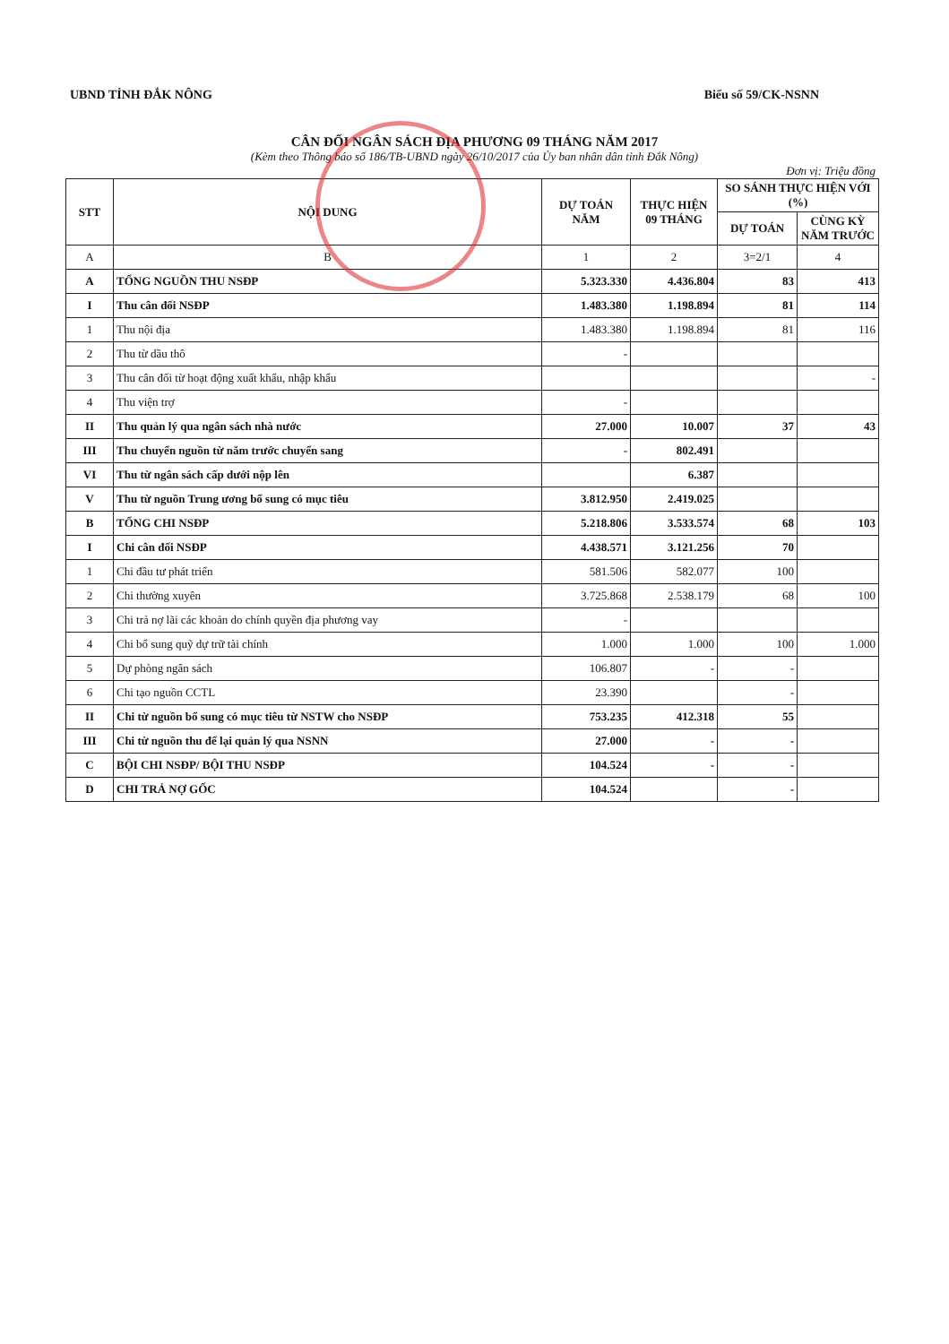UBND TỈNH ĐẮK NÔNG Biểu số 59/CK-NSNN
CÂN ĐỐI NGÂN SÁCH ĐỊA PHƯƠNG 09 THÁNG NĂM 2017
(Kèm theo Thông báo số 186/TB-UBND ngày 26/10/2017 của Ủy ban nhân dân tỉnh Đắk Nông)
Đơn vị: Triệu đồng
| STT | NỘI DUNG | DỰ TOÁN NĂM | THỰC HIỆN 09 THÁNG | SO SÁNH THỰC HIỆN VỚI (%) | |
| --- | --- | --- | --- | --- | --- |
| | | | | DỰ TOÁN | CÙNG KỲ NĂM TRƯỚC |
| A | B | 1 | 2 | 3=2/1 | 4 |
| A | TỔNG NGUỒN THU NSĐP | 5.323.330 | 4.436.804 | 83 | 413 |
| I | Thu cân đối NSĐP | 1.483.380 | 1.198.894 | 81 | 114 |
| 1 | Thu nội địa | 1.483.380 | 1.198.894 | 81 | 116 |
| 2 | Thu từ dầu thô | - | | | |
| 3 | Thu cân đối từ hoạt động xuất khẩu, nhập khẩu | | | | - |
| 4 | Thu viện trợ | - | | | |
| II | Thu quản lý qua ngân sách nhà nước | 27.000 | 10.007 | 37 | 43 |
| III | Thu chuyển nguồn từ năm trước chuyển sang | - | 802.491 | | |
| VI | Thu từ ngân sách cấp dưới nộp lên | | 6.387 | | |
| V | Thu từ nguồn Trung ương bổ sung có mục tiêu | 3.812.950 | 2.419.025 | | |
| B | TỔNG CHI NSĐP | 5.218.806 | 3.533.574 | 68 | 103 |
| I | Chi cân đối NSĐP | 4.438.571 | 3.121.256 | 70 | |
| 1 | Chi đầu tư phát triển | 581.506 | 582.077 | 100 | |
| 2 | Chi thường xuyên | 3.725.868 | 2.538.179 | 68 | 100 |
| 3 | Chi trả nợ lãi các khoản do chính quyền địa phương vay | - | | | |
| 4 | Chi bổ sung quỹ dự trữ tài chính | 1.000 | 1.000 | 100 | 1.000 |
| 5 | Dự phòng ngân sách | 106.807 | - | - | |
| 6 | Chi tạo nguồn CCTL | 23.390 | | - | |
| II | Chi từ nguồn bổ sung có mục tiêu từ NSTW cho NSĐP | 753.235 | 412.318 | 55 | |
| III | Chi từ nguồn thu để lại quản lý qua NSNN | 27.000 | - | - | |
| C | BỘI CHI NSĐP/ BỘI THU NSĐP | 104.524 | - | - | |
| D | CHI TRẢ NỢ GỐC | 104.524 | | - | |